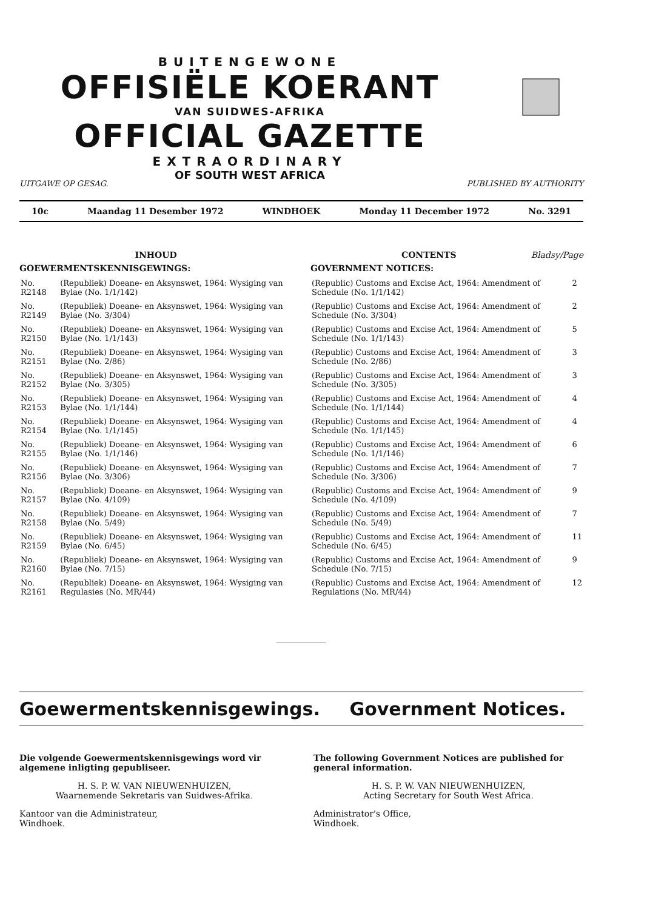BUITENGEWONE
OFFISIËLE KOERANT
VAN SUIDWES-AFRIKA
OFFICIAL GAZETTE
EXTRAORDINARY
OF SOUTH WEST AFRICA
UITGAWE OP GESAG. PUBLISHED BY AUTHORITY
10c Maandag 11 Desember 1972 WINDHOEK Monday 11 December 1972 No. 3291
INHOUD
GOEWERMENTSKENNISGEWINGS:
| No. R2148 | (Republiek) Doeane- en Aksynswet, 1964: Wysiging van Bylae (No. 1/1/142) |
| No. R2149 | (Republiek) Doeane- en Aksynswet, 1964: Wysiging van Bylae (No. 3/304) |
| No. R2150 | (Republiek) Doeane- en Aksynswet, 1964: Wysiging van Bylae (No. 1/1/143) |
| No. R2151 | (Republiek) Doeane- en Aksynswet, 1964: Wysiging van Bylae (No. 2/86) |
| No. R2152 | (Republiek) Doeane- en Aksynswet, 1964: Wysiging van Bylae (No. 3/305) |
| No. R2153 | (Republiek) Doeane- en Aksynswet, 1964: Wysiging van Bylae (No. 1/1/144) |
| No. R2154 | (Republiek) Doeane- en Aksynswet, 1964: Wysiging van Bylae (No. 1/1/145) |
| No. R2155 | (Republiek) Doeane- en Aksynswet, 1964: Wysiging van Bylae (No. 1/1/146) |
| No. R2156 | (Republiek) Doeane- en Aksynswet, 1964: Wysiging van Bylae (No. 3/306) |
| No. R2157 | (Republiek) Doeane- en Aksynswet, 1964: Wysiging van Bylae (No. 4/109) |
| No. R2158 | (Republiek) Doeane- en Aksynswet, 1964: Wysiging van Bylae (No. 5/49) |
| No. R2159 | (Republiek) Doeane- en Aksynswet, 1964: Wysiging van Bylae (No. 6/45) |
| No. R2160 | (Republiek) Doeane- en Aksynswet, 1964: Wysiging van Bylae (No. 7/15) |
| No. R2161 | (Republiek) Doeane- en Aksynswet, 1964: Wysiging van Regulasies (No. MR/44) |
CONTENTS Bladsy/Page
GOVERNMENT NOTICES:
| (Republic) Customs and Excise Act, 1964: Amendment of Schedule (No. 1/1/142) | 2 |
| (Republic) Customs and Excise Act, 1964: Amendment of Schedule (No. 3/304) | 2 |
| (Republic) Customs and Excise Act, 1964: Amendment of Schedule (No. 1/1/143) | 5 |
| (Republic) Customs and Excise Act, 1964: Amendment of Schedule (No. 2/86) | 3 |
| (Republic) Customs and Excise Act, 1964: Amendment of Schedule (No. 3/305) | 3 |
| (Republic) Customs and Excise Act, 1964: Amendment of Schedule (No. 1/1/144) | 4 |
| (Republic) Customs and Excise Act, 1964: Amendment of Schedule (No. 1/1/145) | 4 |
| (Republic) Customs and Excise Act, 1964: Amendment of Schedule (No. 1/1/146) | 6 |
| (Republic) Customs and Excise Act, 1964: Amendment of Schedule (No. 3/306) | 7 |
| (Republic) Customs and Excise Act, 1964: Amendment of Schedule (No. 4/109) | 9 |
| (Republic) Customs and Excise Act, 1964: Amendment of Schedule (No. 5/49) | 7 |
| (Republic) Customs and Excise Act, 1964: Amendment of Schedule (No. 6/45) | 11 |
| (Republic) Customs and Excise Act, 1964: Amendment of Schedule (No. 7/15) | 9 |
| (Republic) Customs and Excise Act, 1964: Amendment of Regulations (No. MR/44) | 12 |
Goewermentskennisgewings. Government Notices.
Die volgende Goewermentskennisgewings word vir algemene inligting gepubliseer.
H. S. P. W. VAN NIEUWENHUIZEN,
Waarnemende Sekretaris van Suidwes-Afrika.
Kantoor van die Administrateur,
Windhoek.
The following Government Notices are published for general information.
H. S. P. W. VAN NIEUWENHUIZEN,
Acting Secretary for South West Africa.
Administrator's Office,
Windhoek.